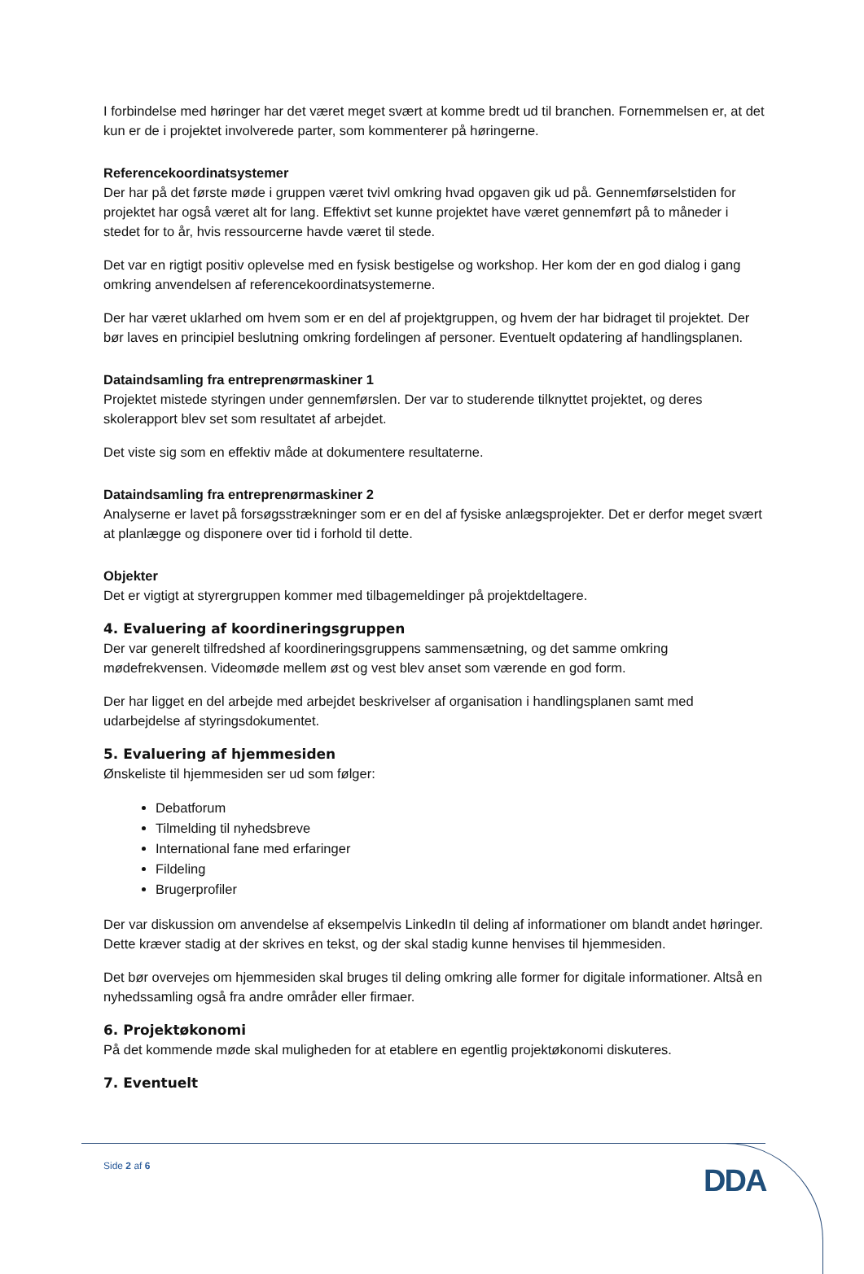I forbindelse med høringer har det været meget svært at komme bredt ud til branchen. Fornemmelsen er, at det kun er de i projektet involverede parter, som kommenterer på høringerne.
Referencekoordinatsystemer
Der har på det første møde i gruppen været tvivl omkring hvad opgaven gik ud på. Gennemførselstiden for projektet har også været alt for lang. Effektivt set kunne projektet have været gennemført på to måneder i stedet for to år, hvis ressourcerne havde været til stede.
Det var en rigtigt positiv oplevelse med en fysisk bestigelse og workshop. Her kom der en god dialog i gang omkring anvendelsen af referencekoordinatsystemerne.
Der har været uklarhed om hvem som er en del af projektgruppen, og hvem der har bidraget til projektet. Der bør laves en principiel beslutning omkring fordelingen af personer. Eventuelt opdatering af handlingsplanen.
Dataindsamling fra entreprenørmaskiner 1
Projektet mistede styringen under gennemførslen. Der var to studerende tilknyttet projektet, og deres skolerapport blev set som resultatet af arbejdet.
Det viste sig som en effektiv måde at dokumentere resultaterne.
Dataindsamling fra entreprenørmaskiner 2
Analyserne er lavet på forsøgsstrækninger som er en del af fysiske anlægsprojekter. Det er derfor meget svært at planlægge og disponere over tid i forhold til dette.
Objekter
Det er vigtigt at styrergruppen kommer med tilbagemeldinger på projektdeltagere.
4. Evaluering af koordineringsgruppen
Der var generelt tilfredshed af koordineringsgruppens sammensætning, og det samme omkring mødefrekvensen. Videomøde mellem øst og vest blev anset som værende en god form.
Der har ligget en del arbejde med arbejdet beskrivelser af organisation i handlingsplanen samt med udarbejdelse af styringsdokumentet.
5. Evaluering af hjemmesiden
Ønskeliste til hjemmesiden ser ud som følger:
Debatforum
Tilmelding til nyhedsbreve
International fane med erfaringer
Fildeling
Brugerprofiler
Der var diskussion om anvendelse af eksempelvis LinkedIn til deling af informationer om blandt andet høringer. Dette kræver stadig at der skrives en tekst, og der skal stadig kunne henvises til hjemmesiden.
Det bør overvejes om hjemmesiden skal bruges til deling omkring alle former for digitale informationer. Altså en nyhedssamling også fra andre områder eller firmaer.
6. Projektøkonomi
På det kommende møde skal muligheden for at etablere en egentlig projektøkonomi diskuteres.
7. Eventuelt
Side 2 af 6
DDA